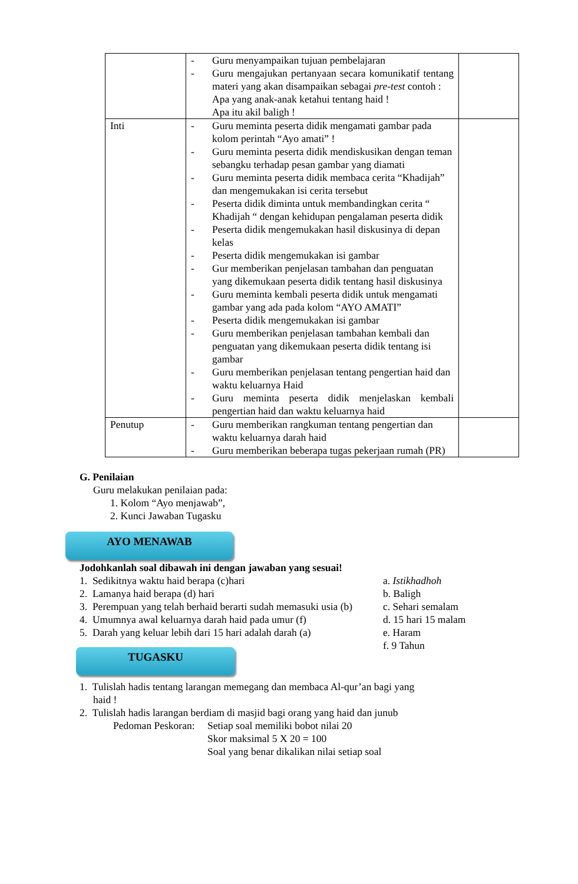| | - Guru menyampaikan tujuan pembelajaran - Guru mengajukan pertanyaan secara komunikatif tentang materi yang akan disampaikan sebagai pre-test contoh : Apa yang anak-anak ketahui tentang haid ! Apa itu akil baligh ! | |
| Inti | - Guru meminta peserta didik mengamati gambar pada kolom perintah “Ayo amati” ! - Guru meminta peserta didik mendiskusikan dengan teman sebangku terhadap pesan gambar yang diamati - Guru meminta peserta didik membaca cerita “Khadijah” dan mengemukakan isi cerita tersebut - Peserta didik diminta untuk membandingkan cerita “ Khadijah “ dengan kehidupan pengalaman peserta didik - Peserta didik mengemukakan hasil diskusinya di depan kelas - Peserta didik mengemukakan isi gambar - Gur memberikan penjelasan tambahan dan penguatan yang dikemukaan peserta didik tentang hasil diskusinya - Guru meminta kembali peserta didik untuk mengamati gambar yang ada pada kolom “AYO AMATI” - Peserta didik mengemukakan isi gambar - Guru memberikan penjelasan tambahan kembali dan penguatan yang dikemukaan peserta didik tentang isi gambar - Guru memberikan penjelasan tentang pengertian haid dan waktu keluarnya Haid - Guru meminta peserta didik menjelaskan kembali pengertian haid dan waktu keluarnya haid | |
| Penutup | - Guru memberikan rangkuman tentang pengertian dan waktu keluarnya darah haid - Guru memberikan beberapa tugas pekerjaan rumah (PR) | |
G. Penilaian
Guru melakukan penilaian pada:
1. Kolom “Ayo menjawab”,
2. Kunci Jawaban Tugasku
AYO MENAWAB
Jodohkanlah soal dibawah ini dengan jawaban yang sesuai!
1. Sedikitnya waktu haid berapa (c)hari
2. Lamanya haid berapa (d) hari
3. Perempuan yang telah berhaid berarti sudah memasuki usia (b)
4. Umumnya awal keluarnya darah haid pada umur (f)
5. Darah yang keluar lebih dari 15 hari adalah darah (a)
a. Istikhadhoh
b. Baligh
c. Sehari semalam
d. 15 hari 15 malam
e. Haram
f. 9 Tahun
TUGASKU
1. Tulislah hadis tentang larangan memegang dan membaca Al-qur’an bagi yang
haid !
2. Tulislah hadis larangan berdiam di masjid bagi orang yang haid dan junub
Pedoman Peskoran:
Setiap soal memiliki bobot nilai 20
Skor maksimal 5 X 20 = 100
Soal yang benar dikalikan nilai setiap soal